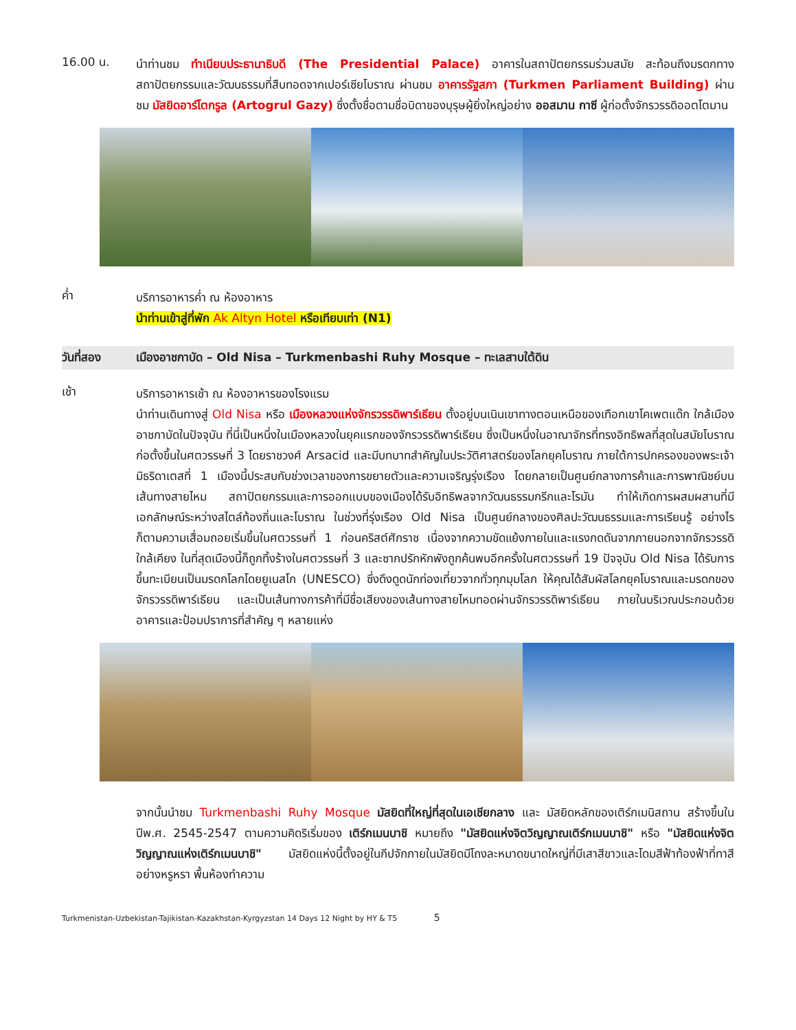16.00 น.
นำท่านชม ทำเนียบประธานาธิบดี (The Presidential Palace) อาคารในสถาปัตยกรรมร่วมสมัย สะท้อนถึงมรดกทางสถาปัตยกรรมและวัฒนธรรมที่สืบทอดจากเปอร์เซียโบราณ ผ่านชม อาคารรัฐสภา (Turkmen Parliament Building) ผ่านชม มัสยิดอาร์โตกรูล (Artogrul Gazy) ซึ่งตั้งชื่อตามชื่อบิดาของบุรุษผู้ยิ่งใหญ่อย่าง ออสมาน กาซี ผู้ก่อตั้งจักรวรรดิออตโตมาน
ค่ำ
บริการอาหารค่ำ ณ ห้องอาหาร
นำท่านเข้าสู่ที่พัก Ak Altyn Hotel หรือเทียบเท่า (N1)
วันที่สอง เมืองอาชกาบัด – Old Nisa – Turkmenbashi Ruhy Mosque – ทะเลสาบใต้ดิน
เช้า
บริการอาหารเช้า ณ ห้องอาหารของโรงแรม
นำท่านเดินทางสู่ Old Nisa หรือ เมืองหลวงแห่งจักรวรรดิพาร์เธียน ตั้งอยู่บนเนินเขาทางตอนเหนือของเทือกเขาโคเพตแด๊ก ใกล้เมืองอาชกาบัดในปัจจุบัน ที่นี่เป็นหนึ่งในเมืองหลวงในยุคแรกของจักรวรรดิพาร์เธียน ซึ่งเป็นหนึ่งในอาณาจักรที่ทรงอิทธิพลที่สุดในสมัยโบราณ ก่อตั้งขึ้นในศตวรรษที่ 3 โดยราชวงศ์ Arsacid และมีบทบาทสำคัญในประวัติศาสตร์ของโลกยุคโบราณ ภายใต้การปกครองของพระเจ้ามิธริดาเตสที่ 1 เมืองนี้ประสบกับช่วงเวลาของการขยายตัวและความเจริญรุ่งเรือง โดยกลายเป็นศูนย์กลางการค้าและการพาณิชย์บนเส้นทางสายไหม สถาปัตยกรรมและการออกแบบของเมืองได้รับอิทธิพลจากวัฒนธรรมกรีกและโรมัน ทำให้เกิดการผสมผสานที่มีเอกลักษณ์ระหว่างสไตล์ท้องถิ่นและโบราณ ในช่วงที่รุ่งเรือง Old Nisa เป็นศูนย์กลางของศิลปะวัฒนธรรมและการเรียนรู้ อย่างไรก็ตามความเสื่อมถอยเริ่มขึ้นในศตวรรษที่ 1 ก่อนคริสต์ศักราช เนื่องจากความขัดแย้งภายในและแรงกดดันจากภายนอกจากจักรวรรดิใกล้เคียง ในที่สุดเมืองนี้ก็ถูกทิ้งร้างในศตวรรษที่ 3 และซากปรักหักพังถูกค้นพบอีกครั้งในศตวรรษที่ 19 ปัจจุบัน Old Nisa ได้รับการขึ้นทะเบียนเป็นมรดกโลกโดยยูเนสโก (UNESCO) ซึ่งดึงดูดนักท่องเที่ยวจากทั่วทุกมุมโลก ให้คุณได้สัมผัสโลกยุคโบราณและมรดกของจักรวรรดิพาร์เธียน และเป็นเส้นทางการค้าที่มีชื่อเสียงของเส้นทางสายไหมทอดผ่านจักรวรรดิพาร์เธียน ภายในบริเวณประกอบด้วยอาคารและป้อมปราการที่สำคัญ ๆ หลายแห่ง
จากนั้นนำชม Turkmenbashi Ruhy Mosque มัสยิดที่ใหญ่ที่สุดในเอเชียกลาง และ มัสยิดหลักของเติร์กเมนิสถาน สร้างขึ้นในปีพ.ศ. 2545-2547 ตามความคิดริเริ่มของ เติร์กเมนบาชิ หมายถึง "มัสยิดแห่งจิตวิญญาณเติร์กเมนบาชิ" หรือ "มัสยิดแห่งจิตวิญญาณแห่งเติร์กเมนบาชิ" มัสยิดแห่งนี้ตั้งอยู่ในกีปจักภายในมัสยิดมีโถงละหมาดขนาดใหญ่ที่มีเสาสีขาวและโดมสีฟ้าท้องฟ้าที่ทาสีอย่างหรูหรา พื้นห้องทำความ
Turkmenistan-Uzbekistan-Tajikistan-Kazakhstan-Kyrgyzstan 14 Days 12 Night by HY & T5 5